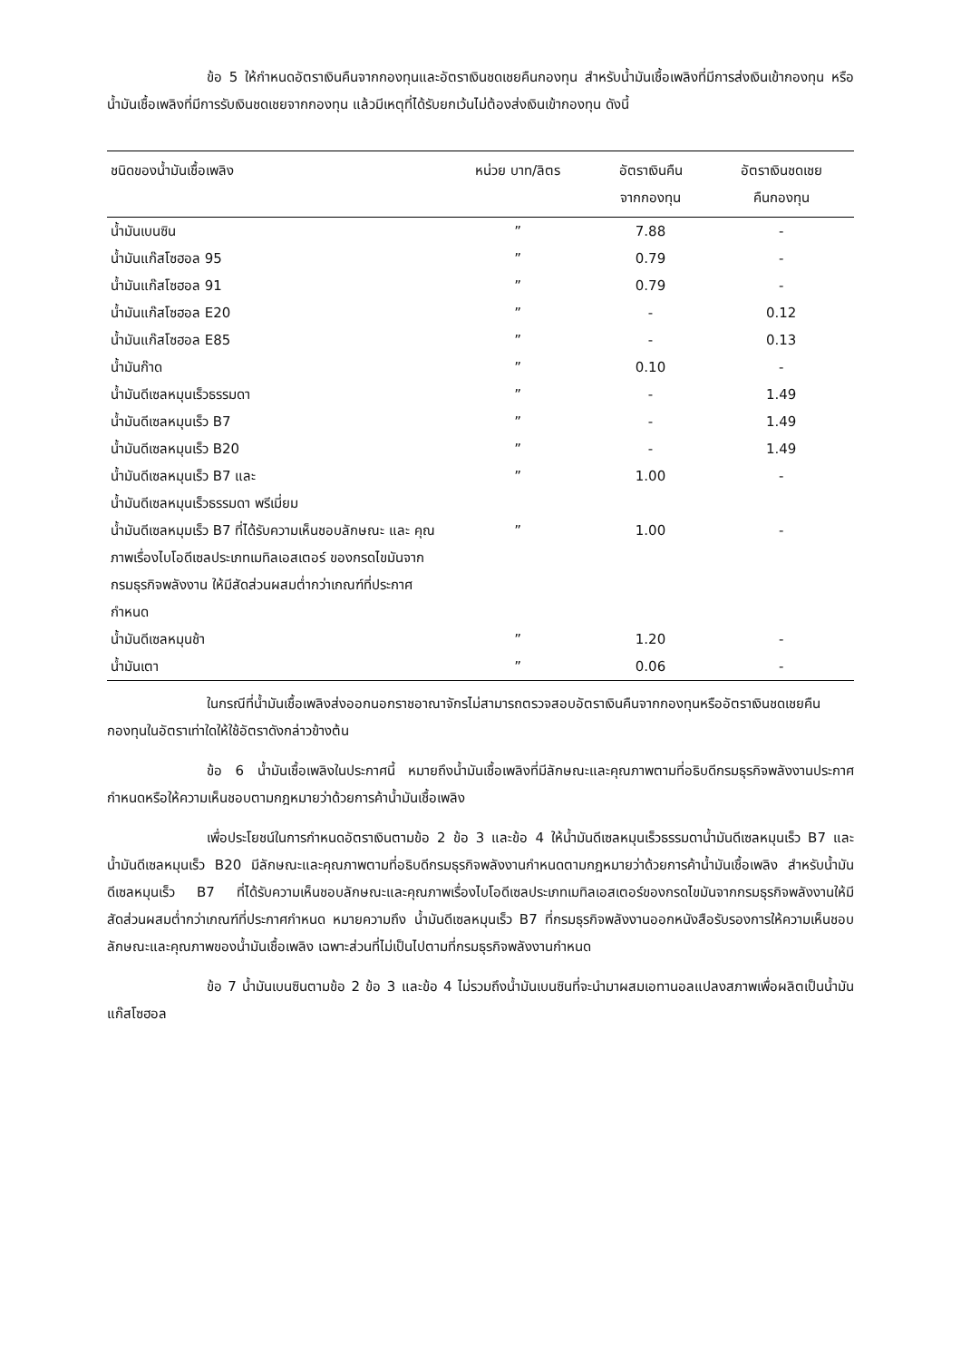ข้อ 5 ให้กำหนดอัตราเงินคืนจากกองทุนและอัตราเงินชดเชยคืนกองทุน สำหรับน้ำมันเชื้อเพลิงที่มีการส่งเงินเข้ากองทุน หรือน้ำมันเชื้อเพลิงที่มีการรับเงินชดเชยจากกองทุน แล้วมีเหตุที่ได้รับยกเว้นไม่ต้องส่งเงินเข้ากองทุน ดังนี้
| ชนิดของน้ำมันเชื้อเพลิง | หน่วย บาท/ลิตร | อัตราเงินคืน จากกองทุน | อัตราเงินชดเชย คืนกองทุน |
| --- | --- | --- | --- |
| น้ำมันเบนซิน | ” | 7.88 | - |
| น้ำมันแก๊สโซฮอล 95 | ” | 0.79 | - |
| น้ำมันแก๊สโซฮอล 91 | ” | 0.79 | - |
| น้ำมันแก๊สโซฮอล E20 | ” | - | 0.12 |
| น้ำมันแก๊สโซฮอล E85 | ” | - | 0.13 |
| น้ำมันก๊าด | ” | 0.10 | - |
| น้ำมันดีเซลหมุนเร็วธรรมดา | ” | - | 1.49 |
| น้ำมันดีเซลหมุนเร็ว B7 | ” | - | 1.49 |
| น้ำมันดีเซลหมุนเร็ว B20 | ” | - | 1.49 |
| น้ำมันดีเซลหมุนเร็ว B7 และ น้ำมันดีเซลหมุนเร็วธรรมดา พรีเมี่ยม | ” | 1.00 | - |
| น้ำมันดีเซลหมุมเร็ว B7 ที่ได้รับความเห็นชอบลักษณะ และ คุณภาพเรื่องไบโอดีเซลประเภทเมทิลเอสเตอร์ ของกรดไขมันจากกรมธุรกิจพลังงาน ให้มีสัดส่วนผสมต่ำกว่าเกณฑ์ที่ประกาศกำหนด | ” | 1.00 | - |
| น้ำมันดีเซลหมุนช้า | ” | 1.20 | - |
| น้ำมันเตา | ” | 0.06 | - |
ในกรณีที่น้ำมันเชื้อเพลิงส่งออกนอกราชอาณาจักรไม่สามารถตรวจสอบอัตราเงินคืนจากกองทุนหรืออัตราเงินชดเชยคืนกองทุนในอัตราเท่าใดให้ใช้อัตราดังกล่าวข้างต้น
ข้อ 6 น้ำมันเชื้อเพลิงในประกาศนี้ หมายถึงน้ำมันเชื้อเพลิงที่มีลักษณะและคุณภาพตามที่อธิบดีกรมธุรกิจพลังงานประกาศกำหนดหรือให้ความเห็นชอบตามกฎหมายว่าด้วยการค้าน้ำมันเชื้อเพลิง
เพื่อประโยชน์ในการกำหนดอัตราเงินตามข้อ 2 ข้อ 3 และข้อ 4 ให้น้ำมันดีเซลหมุนเร็วธรรมดาน้ำมันดีเซลหมุนเร็ว B7 และน้ำมันดีเซลหมุนเร็ว B20 มีลักษณะและคุณภาพตามที่อธิบดีกรมธุรกิจพลังงานกำหนดตามกฎหมายว่าด้วยการค้าน้ำมันเชื้อเพลิง สำหรับน้ำมันดีเซลหมุนเร็ว B7 ที่ได้รับความเห็นชอบลักษณะและคุณภาพเรื่องไบโอดีเซลประเภทเมทิลเอสเตอร์ของกรดไขมันจากกรมธุรกิจพลังงานให้มีสัดส่วนผสมต่ำกว่าเกณฑ์ที่ประกาศกำหนด หมายความถึง น้ำมันดีเซลหมุนเร็ว B7 ที่กรมธุรกิจพลังงานออกหนังสือรับรองการให้ความเห็นชอบลักษณะและคุณภาพของน้ำมันเชื้อเพลิง เฉพาะส่วนที่ไม่เป็นไปตามที่กรมธุรกิจพลังงานกำหนด
ข้อ 7 น้ำมันเบนซินตามข้อ 2 ข้อ 3 และข้อ 4 ไม่รวมถึงน้ำมันเบนซินที่จะนำมาผสมเอทานอลแปลงสภาพเพื่อผลิตเป็นน้ำมันแก๊สโซฮอล